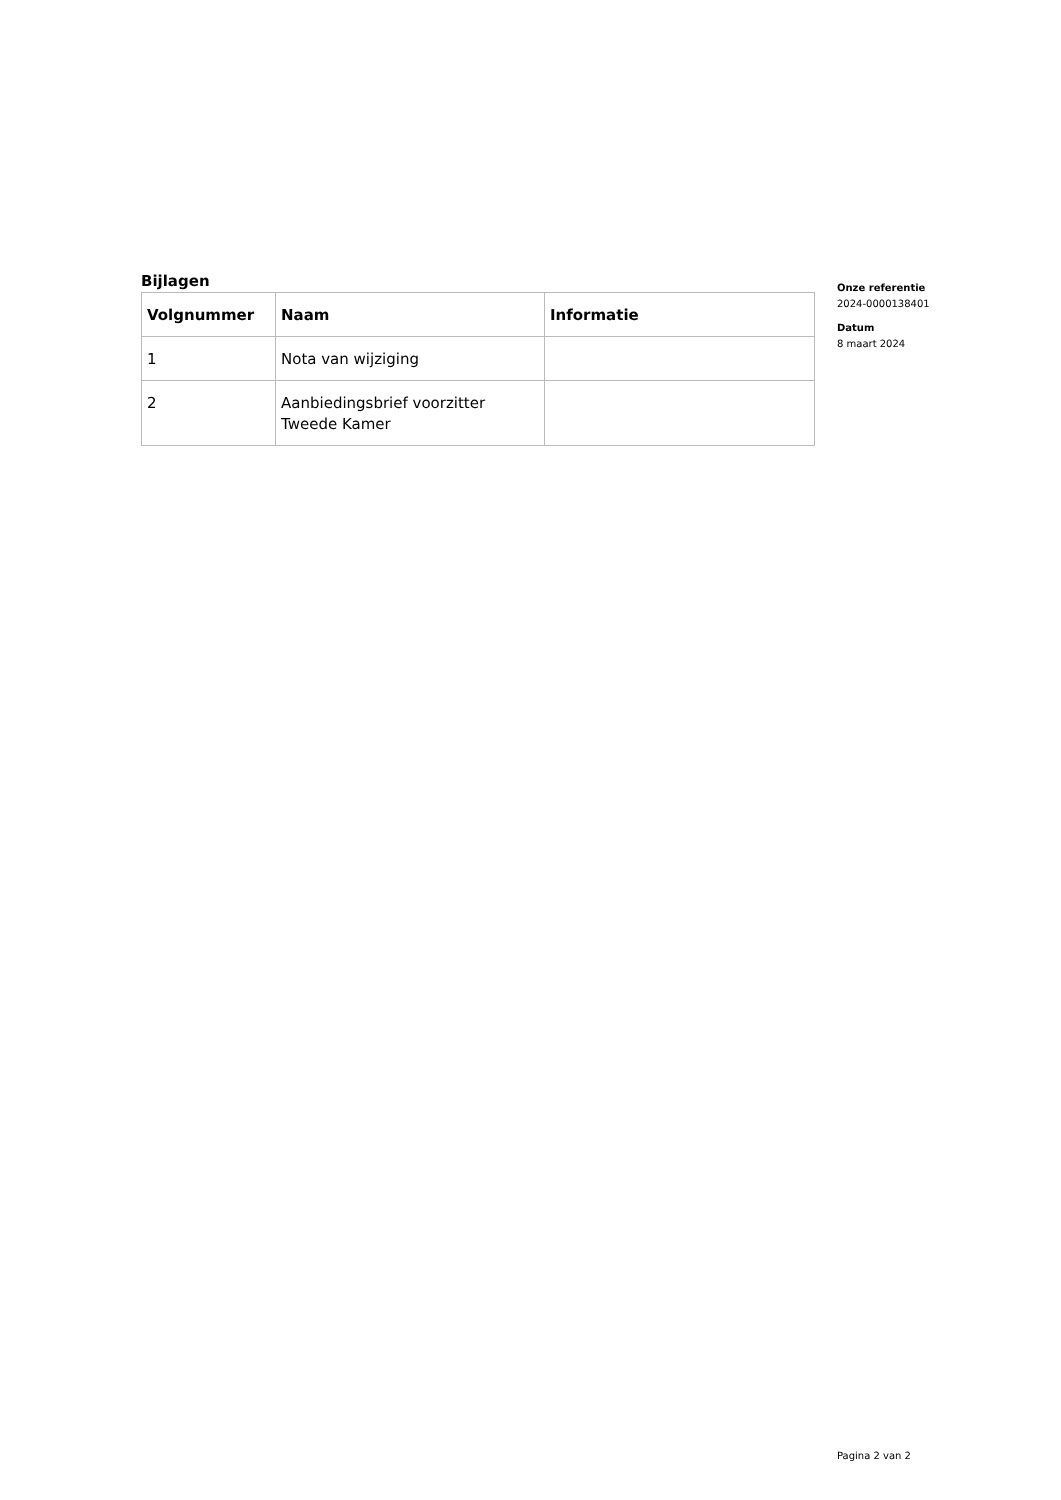Bijlagen
| Volgnummer | Naam | Informatie |
| --- | --- | --- |
| 1 | Nota van wijziging | |
| 2 | Aanbiedingsbrief voorzitter Tweede Kamer | |
Onze referentie
2024-0000138401
Datum
8 maart 2024
Pagina 2 van 2